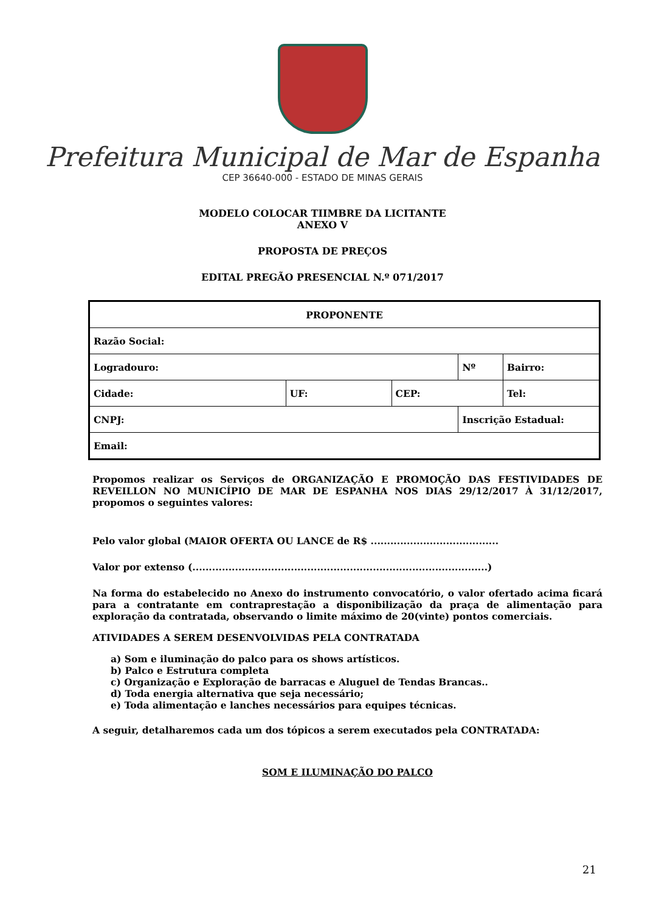Prefeitura Municipal de Mar de Espanha
CEP 36640-000 - ESTADO DE MINAS GERAIS
MODELO COLOCAR TIIMBRE DA LICITANTE
ANEXO V
PROPOSTA DE PREÇOS
EDITAL PREGÃO PRESENCIAL N.º 071/2017
| PROPONENTE | | | | | |
| --- | --- | --- | --- | --- | --- |
| Razão Social: | | | | | |
| Logradouro: | | | Nº | | Bairro: |
| Cidade: | UF: | CEP: | | Tel: | |
| CNPJ: | | | Inscrição Estadual: | | |
| Email: | | | | | |
Propomos realizar os Serviços de ORGANIZAÇÃO E PROMOÇÃO DAS FESTIVIDADES DE REVEILLON NO MUNICÍPIO DE MAR DE ESPANHA NOS DIAS 29/12/2017 À 31/12/2017, propomos o seguintes valores:
Pelo valor global (MAIOR OFERTA OU LANCE de R$ .......................................
Valor por extenso (..........................................................................................)
Na forma do estabelecido no Anexo do instrumento convocatório, o valor ofertado acima ficará para a contratante em contraprestação a disponibilização da praça de alimentação para exploração da contratada, observando o limite máximo de 20(vinte) pontos comerciais.
ATIVIDADES A SEREM DESENVOLVIDAS PELA CONTRATADA
a) Som e iluminação do palco para os shows artísticos.
b) Palco e Estrutura completa
c) Organização e Exploração de barracas e Aluguel de Tendas Brancas..
d) Toda energia alternativa que seja necessário;
e) Toda alimentação e lanches necessários para equipes técnicas.
A seguir, detalharemos cada um dos tópicos a serem executados pela CONTRATADA:
SOM E ILUMINAÇÃO DO PALCO
21